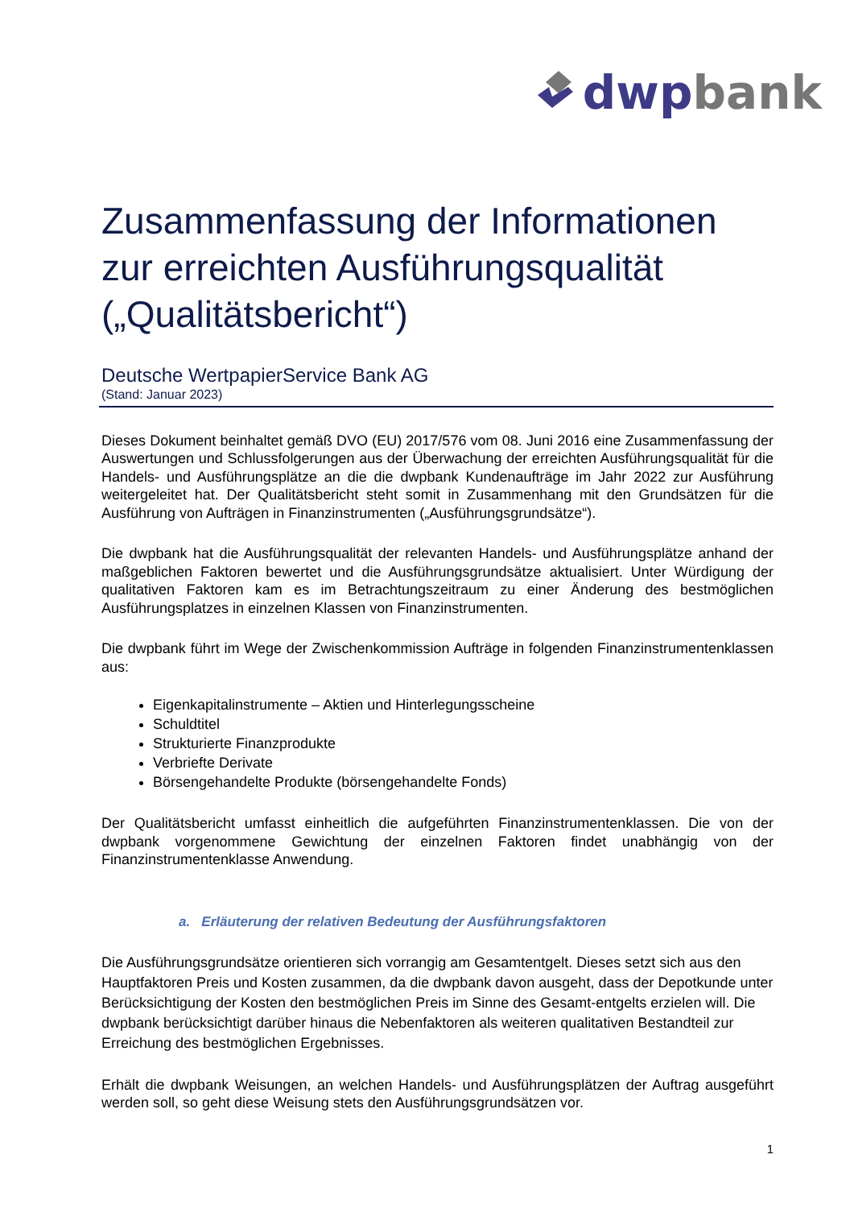dwp bank
Zusammenfassung der Informationen zur erreichten Ausführungsqualität („Qualitätsbericht“)
Deutsche WertpapierService Bank AG
(Stand: Januar 2023)
Dieses Dokument beinhaltet gemäß DVO (EU) 2017/576 vom 08. Juni 2016 eine Zusammenfassung der Auswertungen und Schlussfolgerungen aus der Überwachung der erreichten Ausführungsqualität für die Handels- und Ausführungsplätze an die die dwpbank Kundenaufträge im Jahr 2022 zur Ausführung weitergeleitet hat. Der Qualitätsbericht steht somit in Zusammenhang mit den Grundsätzen für die Ausführung von Aufträgen in Finanzinstrumenten („Ausführungsgrundsätze“).
Die dwpbank hat die Ausführungsqualität der relevanten Handels- und Ausführungsplätze anhand der maßgeblichen Faktoren bewertet und die Ausführungsgrundsätze aktualisiert. Unter Würdigung der qualitativen Faktoren kam es im Betrachtungszeitraum zu einer Änderung des bestmöglichen Ausführungsplatzes in einzelnen Klassen von Finanzinstrumenten.
Die dwpbank führt im Wege der Zwischenkommission Aufträge in folgenden Finanzinstru­mentenklassen aus:
Eigenkapitalinstrumente – Aktien und Hinterlegungsscheine
Schuldtitel
Strukturierte Finanzprodukte
Verbriefte Derivate
Börsengehandelte Produkte (börsengehandelte Fonds)
Der Qualitätsbericht umfasst einheitlich die aufgeführten Finanzinstrumentenklassen. Die von der dwpbank vorgenommene Gewichtung der einzelnen Faktoren findet unabhängig von der Finanzinstrumentenklasse Anwendung.
a. Erläuterung der relativen Bedeutung der Ausführungsfaktoren
Die Ausführungsgrundsätze orientieren sich vorrangig am Gesamtentgelt. Dieses setzt sich aus den Hauptfaktoren Preis und Kosten zusammen, da die dwpbank davon ausgeht, dass der Depotkunde unter Berücksichtigung der Kosten den bestmöglichen Preis im Sinne des Gesamt-entgelts erzielen will. Die dwpbank berücksichtigt darüber hinaus die Nebenfaktoren als weiteren qualitativen Bestandteil zur Erreichung des bestmöglichen Ergebnisses.
Erhält die dwpbank Weisungen, an welchen Handels- und Ausführungsplätzen der Auftrag ausgeführt werden soll, so geht diese Weisung stets den Ausführungsgrundsätzen vor.
1